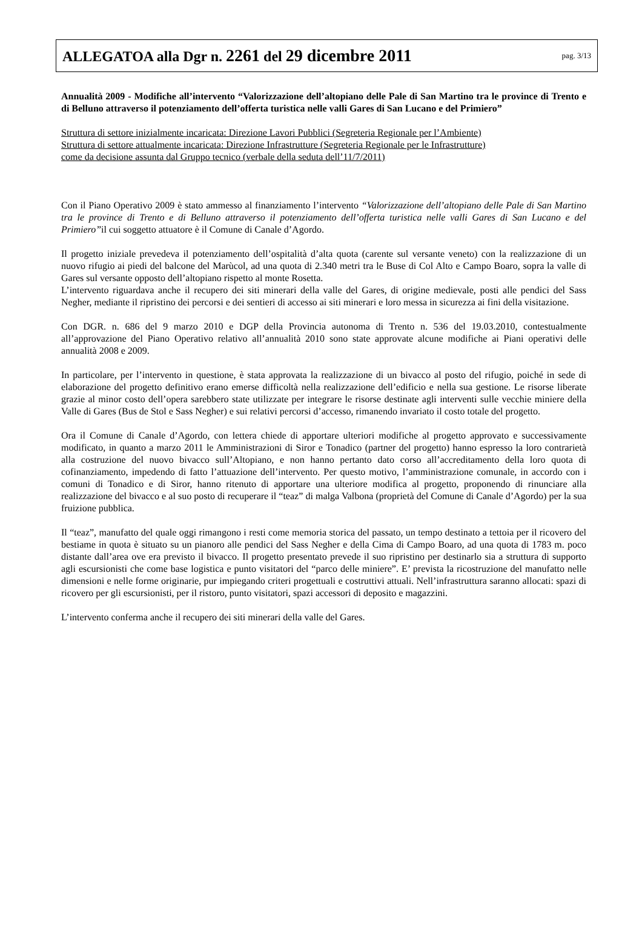ALLEGATOA alla Dgr n. 2261 del 29 dicembre 2011
pag. 3/13
Annualità 2009 - Modifiche all’intervento “Valorizzazione dell’altopiano delle Pale di San Martino tra le province di Trento e di Belluno attraverso il potenziamento dell’offerta turistica nelle valli Gares di San Lucano e del Primiero”
Struttura di settore inizialmente incaricata: Direzione Lavori Pubblici (Segreteria Regionale per l’Ambiente)
Struttura di settore attualmente incaricata: Direzione Infrastrutture (Segreteria Regionale per le Infrastrutture)
come da decisione assunta dal Gruppo tecnico (verbale della seduta dell’11/7/2011)
Con il Piano Operativo 2009 è stato ammesso al finanziamento l’intervento “Valorizzazione dell’altopiano delle Pale di San Martino tra le province di Trento e di Belluno attraverso il potenziamento dell’offerta turistica nelle valli Gares di San Lucano e del Primiero”il cui soggetto attuatore è il Comune di Canale d’Agordo.
Il progetto iniziale prevedeva il potenziamento dell’ospitalità d’alta quota (carente sul versante veneto) con la realizzazione di un nuovo rifugio ai piedi del balcone del Marùcol, ad una quota di 2.340 metri tra le Buse di Col Alto e Campo Boaro, sopra la valle di Gares sul versante opposto dell’altopiano rispetto al monte Rosetta.
L’intervento riguardava anche il recupero dei siti minerari della valle del Gares, di origine medievale, posti alle pendici del Sass Negher, mediante il ripristino dei percorsi e dei sentieri di accesso ai siti minerari e loro messa in sicurezza ai fini della visitazione.
Con DGR. n. 686 del 9 marzo 2010 e DGP della Provincia autonoma di Trento n. 536 del 19.03.2010, contestualmente all’approvazione del Piano Operativo relativo all’annualità 2010 sono state approvate alcune modifiche ai Piani operativi delle annualità 2008 e 2009.
In particolare, per l’intervento in questione, è stata approvata la realizzazione di un bivacco al posto del rifugio, poiché in sede di elaborazione del progetto definitivo erano emerse difficoltà nella realizzazione dell’edificio e nella sua gestione. Le risorse liberate grazie al minor costo dell’opera sarebbero state utilizzate per integrare le risorse destinate agli interventi sulle vecchie miniere della Valle di Gares (Bus de Stol e Sass Negher) e sui relativi percorsi d’accesso, rimanendo invariato il costo totale del progetto.
Ora il Comune di Canale d’Agordo, con lettera chiede di apportare ulteriori modifiche al progetto approvato e successivamente modificato, in quanto a marzo 2011 le Amministrazioni di Siror e Tonadico (partner del progetto) hanno espresso la loro contrarietà alla costruzione del nuovo bivacco sull’Altopiano, e non hanno pertanto dato corso all’accreditamento della loro quota di cofinanziamento, impedendo di fatto l’attuazione dell’intervento. Per questo motivo, l’amministrazione comunale, in accordo con i comuni di Tonadico e di Siror, hanno ritenuto di apportare una ulteriore modifica al progetto, proponendo di rinunciare alla realizzazione del bivacco e al suo posto di recuperare il “teaz” di malga Valbona (proprietà del Comune di Canale d’Agordo) per la sua fruizione pubblica.
Il “teaz”, manufatto del quale oggi rimangono i resti come memoria storica del passato, un tempo destinato a tettoia per il ricovero del bestiame in quota è situato su un pianoro alle pendici del Sass Negher e della Cima di Campo Boaro, ad una quota di 1783 m. poco distante dall’area ove era previsto il bivacco. Il progetto presentato prevede il suo ripristino per destinarlo sia a struttura di supporto agli escursionisti che come base logistica e punto visitatori del “parco delle miniere”. E’ prevista la ricostruzione del manufatto nelle dimensioni e nelle forme originarie, pur impiegando criteri progettuali e costruttivi attuali. Nell’infrastruttura saranno allocati: spazi di ricovero per gli escursionisti, per il ristoro, punto visitatori, spazi accessori di deposito e magazzini.
L’intervento conferma anche il recupero dei siti minerari della valle del Gares.